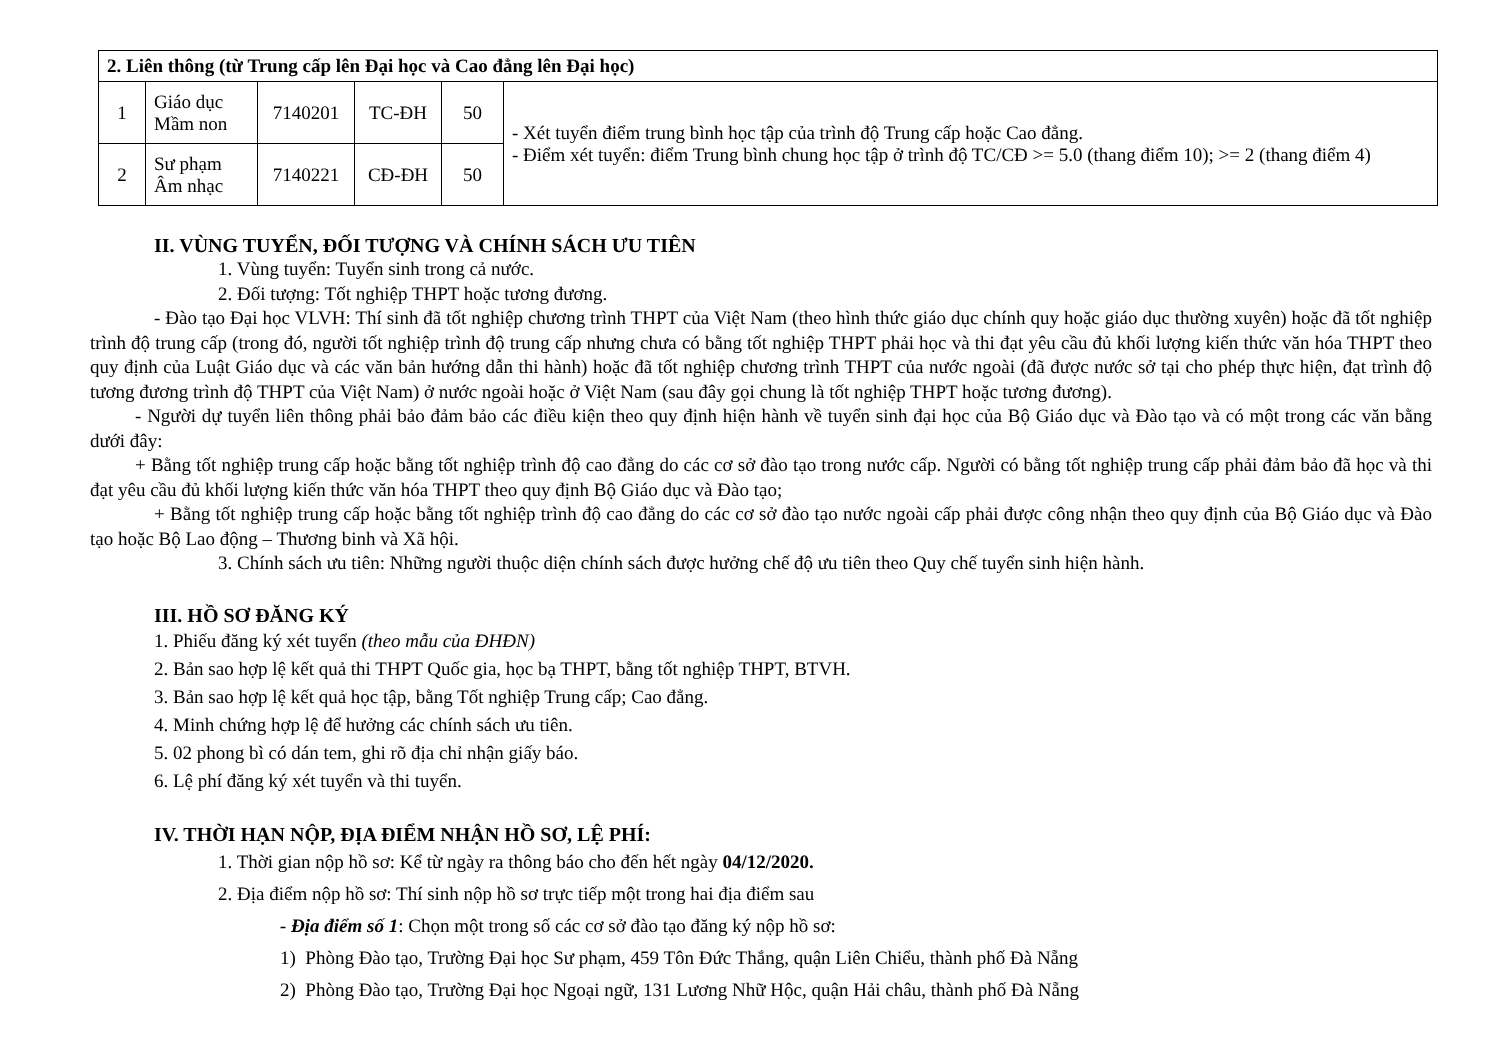| 2. Liên thông (từ Trung cấp lên Đại học và Cao đẳng lên Đại học) | | | | | |
| 1 | Giáo dục Mầm non | 7140201 | TC-ĐH | 50 | - Xét tuyển điểm trung bình học tập của trình độ Trung cấp hoặc Cao đẳng. - Điểm xét tuyển: điểm Trung bình chung học tập ở trình độ TC/CĐ >= 5.0 (thang điểm 10); >= 2 (thang điểm 4) |
| 2 | Sư phạm Âm nhạc | 7140221 | CĐ-ĐH | 50 | |
II. VÙNG TUYỂN, ĐỐI TƯỢNG VÀ CHÍNH SÁCH ƯU TIÊN
1. Vùng tuyển: Tuyển sinh trong cả nước.
2. Đối tượng: Tốt nghiệp THPT hoặc tương đương.
- Đào tạo Đại học VLVH: Thí sinh đã tốt nghiệp chương trình THPT của Việt Nam (theo hình thức giáo dục chính quy hoặc giáo dục thường xuyên) hoặc đã tốt nghiệp trình độ trung cấp (trong đó, người tốt nghiệp trình độ trung cấp nhưng chưa có bằng tốt nghiệp THPT phải học và thi đạt yêu cầu đủ khối lượng kiến thức văn hóa THPT theo quy định của Luật Giáo dục và các văn bản hướng dẫn thi hành) hoặc đã tốt nghiệp chương trình THPT của nước ngoài (đã được nước sở tại cho phép thực hiện, đạt trình độ tương đương trình độ THPT của Việt Nam) ở nước ngoài hoặc ở Việt Nam (sau đây gọi chung là tốt nghiệp THPT hoặc tương đương).
- Người dự tuyển liên thông phải bảo đảm bảo các điều kiện theo quy định hiện hành về tuyển sinh đại học của Bộ Giáo dục và Đào tạo và có một trong các văn bằng dưới đây:
+ Bằng tốt nghiệp trung cấp hoặc bằng tốt nghiệp trình độ cao đẳng do các cơ sở đào tạo trong nước cấp. Người có bằng tốt nghiệp trung cấp phải đảm bảo đã học và thi đạt yêu cầu đủ khối lượng kiến thức văn hóa THPT theo quy định Bộ Giáo dục và Đào tạo;
+ Bằng tốt nghiệp trung cấp hoặc bằng tốt nghiệp trình độ cao đẳng do các cơ sở đào tạo nước ngoài cấp phải được công nhận theo quy định của Bộ Giáo dục và Đào tạo hoặc Bộ Lao động – Thương binh và Xã hội.
3. Chính sách ưu tiên: Những người thuộc diện chính sách được hưởng chế độ ưu tiên theo Quy chế tuyển sinh hiện hành.
III. HỒ SƠ ĐĂNG KÝ
1. Phiếu đăng ký xét tuyển (theo mẫu của ĐHĐN)
2. Bản sao hợp lệ kết quả thi THPT Quốc gia, học bạ THPT, bằng tốt nghiệp THPT, BTVH.
3. Bản sao hợp lệ kết quả học tập, bằng Tốt nghiệp Trung cấp; Cao đẳng.
4. Minh chứng hợp lệ để hưởng các chính sách ưu tiên.
5. 02 phong bì có dán tem, ghi rõ địa chỉ nhận giấy báo.
6. Lệ phí đăng ký xét tuyển và thi tuyển.
IV. THỜI HẠN NỘP, ĐỊA ĐIỂM NHẬN HỒ SƠ, LỆ PHÍ:
1. Thời gian nộp hồ sơ: Kể từ ngày ra thông báo cho đến hết ngày 04/12/2020.
2. Địa điểm nộp hồ sơ: Thí sinh nộp hồ sơ trực tiếp một trong hai địa điểm sau
- Địa điểm số 1: Chọn một trong số các cơ sở đào tạo đăng ký nộp hồ sơ:
1) Phòng Đào tạo, Trường Đại học Sư phạm, 459 Tôn Đức Thắng, quận Liên Chiểu, thành phố Đà Nẵng
2) Phòng Đào tạo, Trường Đại học Ngoại ngữ, 131 Lương Nhữ Hộc, quận Hải châu, thành phố Đà Nẵng